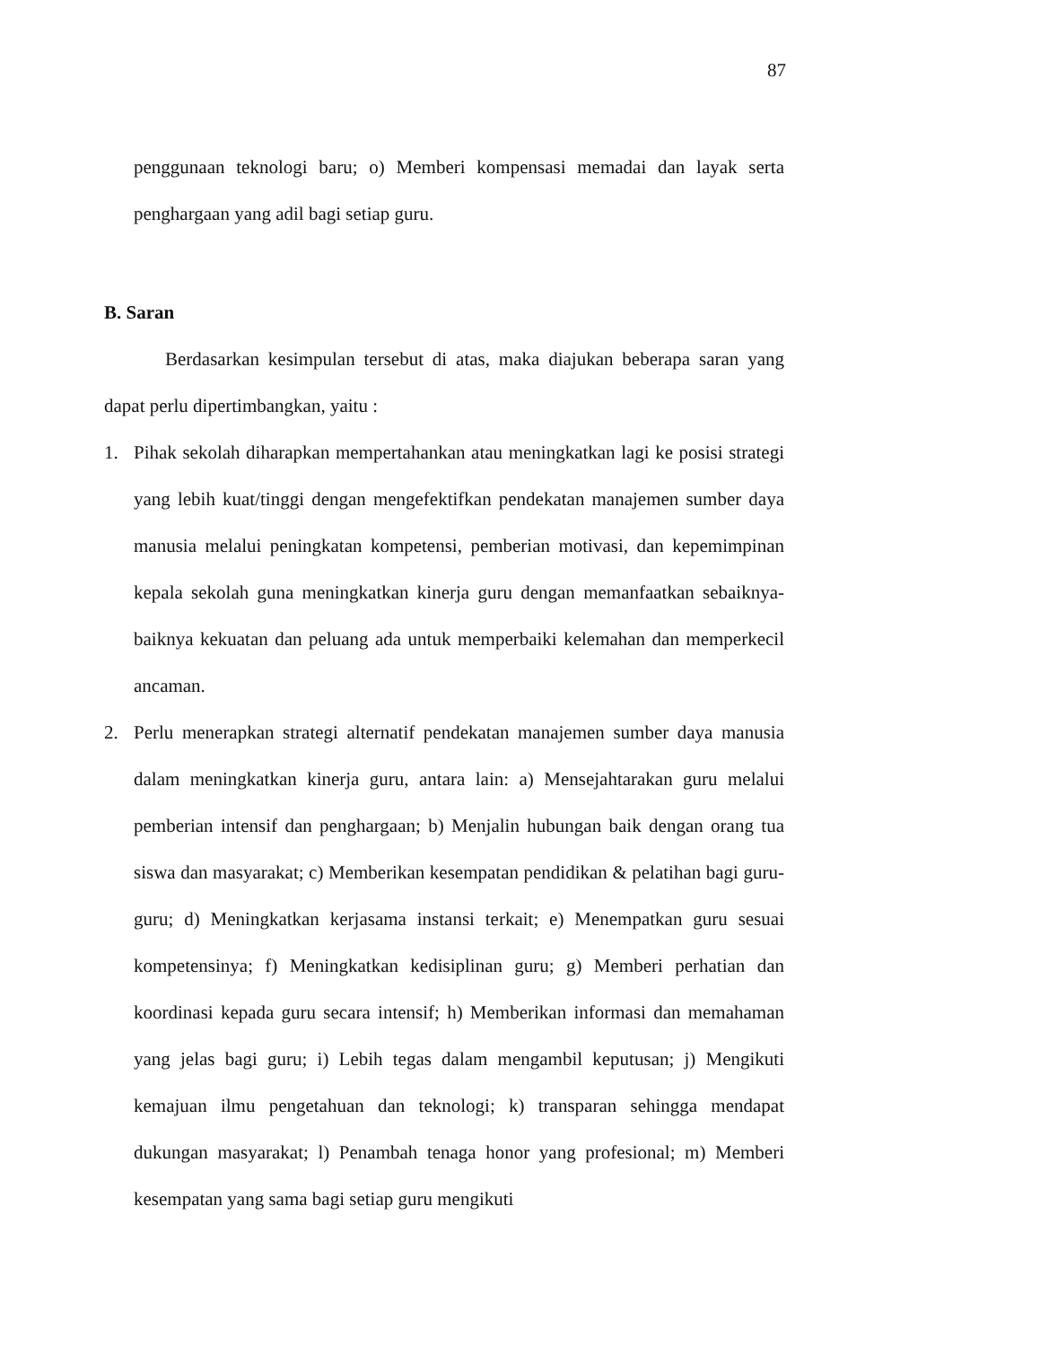87
penggunaan teknologi baru; o) Memberi kompensasi memadai dan layak serta penghargaan yang adil bagi setiap guru.
B. Saran
Berdasarkan kesimpulan tersebut di atas, maka diajukan beberapa saran yang dapat perlu dipertimbangkan, yaitu :
1. Pihak sekolah diharapkan mempertahankan atau meningkatkan lagi ke posisi strategi yang lebih kuat/tinggi dengan mengefektifkan pendekatan manajemen sumber daya manusia melalui peningkatan kompetensi, pemberian motivasi, dan kepemimpinan kepala sekolah guna meningkatkan kinerja guru dengan memanfaatkan sebaiknya-baiknya kekuatan dan peluang ada untuk memperbaiki kelemahan dan memperkecil ancaman.
2. Perlu menerapkan strategi alternatif pendekatan manajemen sumber daya manusia dalam meningkatkan kinerja guru, antara lain: a) Mensejahtarakan guru melalui pemberian intensif dan penghargaan; b) Menjalin hubungan baik dengan orang tua siswa dan masyarakat; c) Memberikan kesempatan pendidikan & pelatihan bagi guru-guru; d) Meningkatkan kerjasama instansi terkait; e) Menempatkan guru sesuai kompetensinya; f) Meningkatkan kedisiplinan guru; g) Memberi perhatian dan koordinasi kepada guru secara intensif; h) Memberikan informasi dan memahaman yang jelas bagi guru; i) Lebih tegas dalam mengambil keputusan; j) Mengikuti kemajuan ilmu pengetahuan dan teknologi; k) transparan sehingga mendapat dukungan masyarakat; l) Penambah tenaga honor yang profesional; m) Memberi kesempatan yang sama bagi setiap guru mengikuti